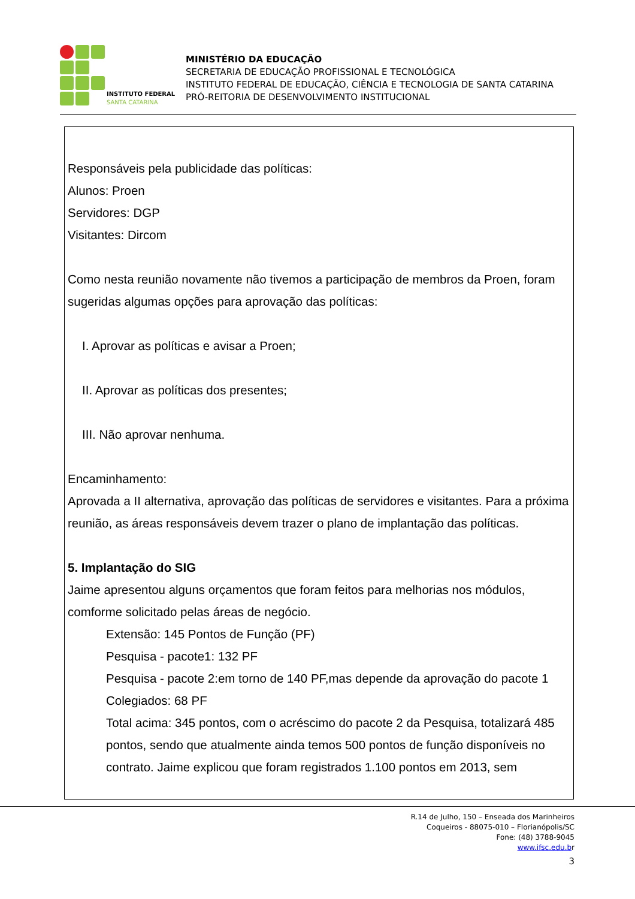INSTITUTO FEDERAL
SANTA CATARINA
MINISTÉRIO DA EDUCAÇÃO
SECRETARIA DE EDUCAÇÃO PROFISSIONAL E TECNOLÓGICA
INSTITUTO FEDERAL DE EDUCAÇÃO, CIÊNCIA E TECNOLOGIA DE SANTA CATARINA
PRÓ-REITORIA DE DESENVOLVIMENTO INSTITUCIONAL
Responsáveis pela publicidade das políticas:
Alunos: Proen
Servidores: DGP
Visitantes: Dircom
Como nesta reunião novamente não tivemos a participação de membros da Proen, foram sugeridas algumas opções para aprovação das políticas:
I. Aprovar as políticas e avisar a Proen;
II. Aprovar as políticas dos presentes;
III. Não aprovar nenhuma.
Encaminhamento:
Aprovada a II alternativa, aprovação das políticas de servidores e visitantes. Para a próxima reunião, as áreas responsáveis devem trazer o plano de implantação das políticas.
5. Implantação do SIG
Jaime apresentou alguns orçamentos que foram feitos para melhorias nos módulos, comforme solicitado pelas áreas de negócio.
Extensão: 145 Pontos de Função (PF)
Pesquisa - pacote1: 132 PF
Pesquisa - pacote 2:em torno de 140 PF,mas depende da aprovação do pacote 1
Colegiados: 68 PF
Total acima: 345 pontos, com o acréscimo do pacote 2 da Pesquisa, totalizará 485 pontos, sendo que atualmente ainda temos 500 pontos de função disponíveis no contrato. Jaime explicou que foram registrados 1.100 pontos em 2013, sem
R.14 de Julho, 150 – Enseada dos Marinheiros
Coqueiros - 88075-010 – Florianópolis/SC
Fone: (48) 3788-9045
www.ifsc.edu.br
3